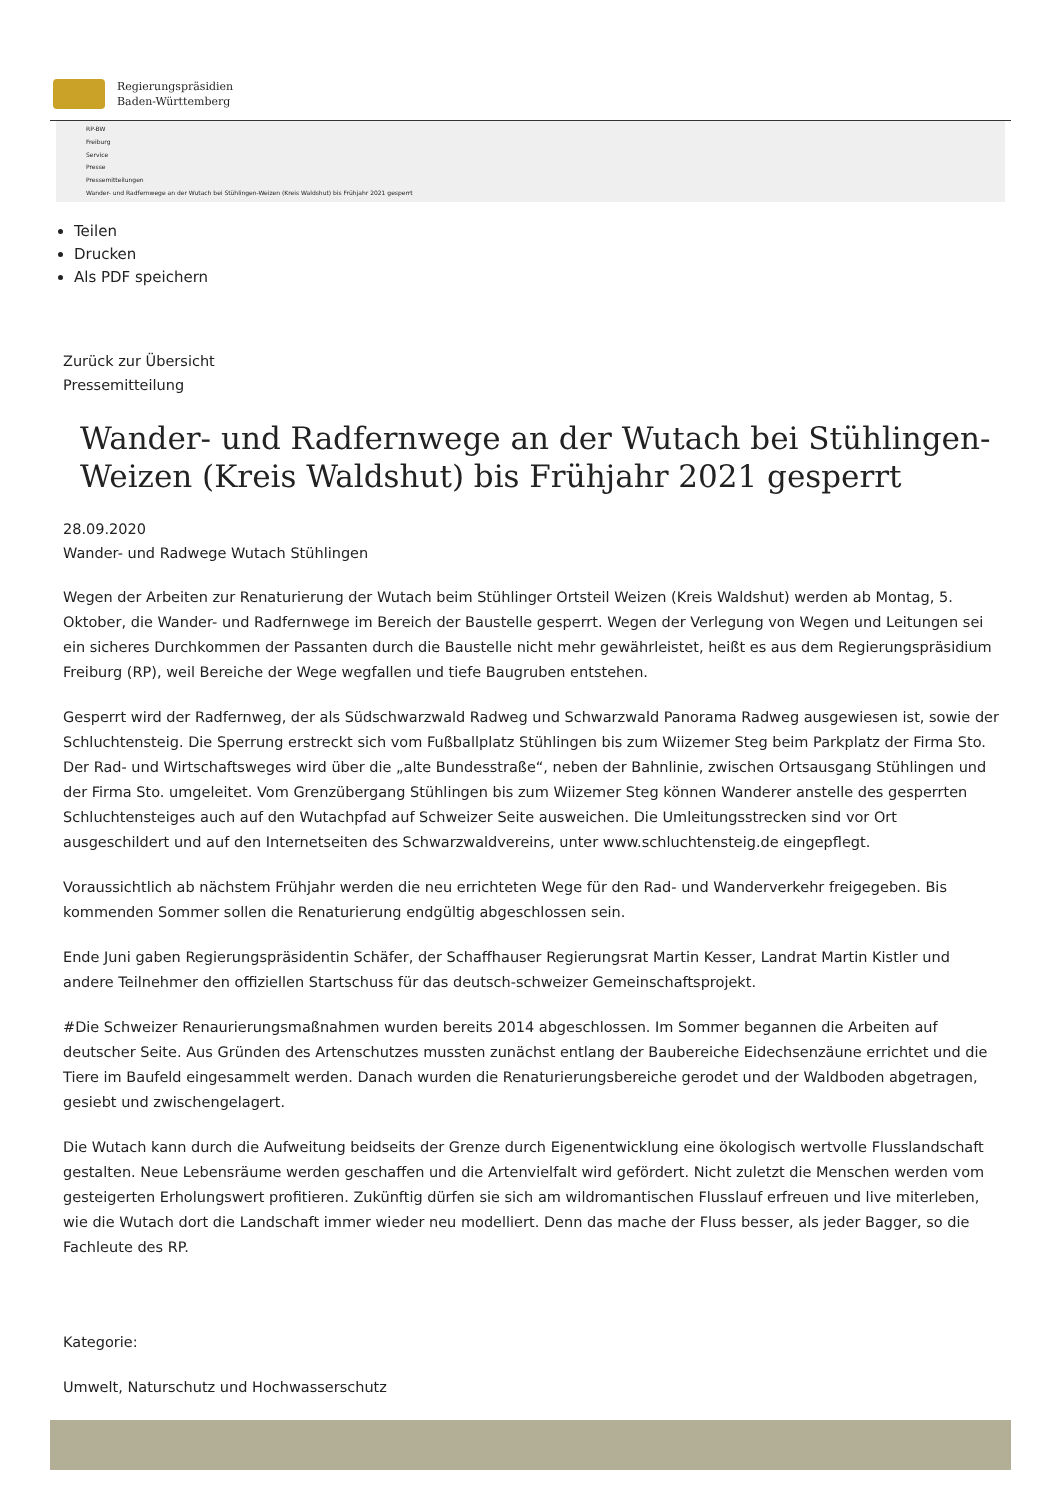Regierungspräsidien
Baden-Württemberg
RP-BW
Freiburg
Service
Presse
Pressemitteilungen
Wander- und Radfernwege an der Wutach bei Stühlingen-Weizen (Kreis Waldshut) bis Frühjahr 2021 gesperrt
Teilen
Drucken
Als PDF speichern
Zurück zur Übersicht
Pressemitteilung
Wander- und Radfernwege an der Wutach bei Stühlingen-Weizen (Kreis Waldshut) bis Frühjahr 2021 gesperrt
28.09.2020
Wander- und Radwege Wutach Stühlingen
Wegen der Arbeiten zur Renaturierung der Wutach beim Stühlinger Ortsteil Weizen (Kreis Waldshut) werden ab Montag, 5. Oktober, die Wander- und Radfernwege im Bereich der Baustelle gesperrt. Wegen der Verlegung von Wegen und Leitungen sei ein sicheres Durchkommen der Passanten durch die Baustelle nicht mehr gewährleistet, heißt es aus dem Regierungspräsidium Freiburg (RP), weil Bereiche der Wege wegfallen und tiefe Baugruben entstehen.
Gesperrt wird der Radfernweg, der als Südschwarzwald Radweg und Schwarzwald Panorama Radweg ausgewiesen ist, sowie der Schluchtensteig. Die Sperrung erstreckt sich vom Fußballplatz Stühlingen bis zum Wiizemer Steg beim Parkplatz der Firma Sto. Der Rad- und Wirtschaftsweges wird über die „alte Bundesstraße“, neben der Bahnlinie, zwischen Ortsausgang Stühlingen und der Firma Sto. umgeleitet. Vom Grenzübergang Stühlingen bis zum Wiizemer Steg können Wanderer anstelle des gesperrten Schluchtensteiges auch auf den Wutachpfad auf Schweizer Seite ausweichen. Die Umleitungsstrecken sind vor Ort ausgeschildert und auf den Internetseiten des Schwarzwaldvereins, unter www.schluchtensteig.de eingepflegt.
Voraussichtlich ab nächstem Frühjahr werden die neu errichteten Wege für den Rad- und Wanderverkehr freigegeben. Bis kommenden Sommer sollen die Renaturierung endgültig abgeschlossen sein.
Ende Juni gaben Regierungspräsidentin Schäfer, der Schaffhauser Regierungsrat Martin Kesser, Landrat Martin Kistler und andere Teilnehmer den offiziellen Startschuss für das deutsch-schweizer Gemeinschaftsprojekt.
#Die Schweizer Renaurierungsmaßnahmen wurden bereits 2014 abgeschlossen. Im Sommer begannen die Arbeiten auf deutscher Seite. Aus Gründen des Artenschutzes mussten zunächst entlang der Baubereiche Eidechsenzäune errichtet und die Tiere im Baufeld eingesammelt werden. Danach wurden die Renaturierungsbereiche gerodet und der Waldboden abgetragen, gesiebt und zwischengelagert.
Die Wutach kann durch die Aufweitung beidseits der Grenze durch Eigenentwicklung eine ökologisch wertvolle Flusslandschaft gestalten. Neue Lebensräume werden geschaffen und die Artenvielfalt wird gefördert. Nicht zuletzt die Menschen werden vom gesteigerten Erholungswert profitieren. Zukünftig dürfen sie sich am wildromantischen Flusslauf erfreuen und live miterleben, wie die Wutach dort die Landschaft immer wieder neu modelliert. Denn das mache der Fluss besser, als jeder Bagger, so die Fachleute des RP.
Kategorie:
Umwelt, Naturschutz und Hochwasserschutz